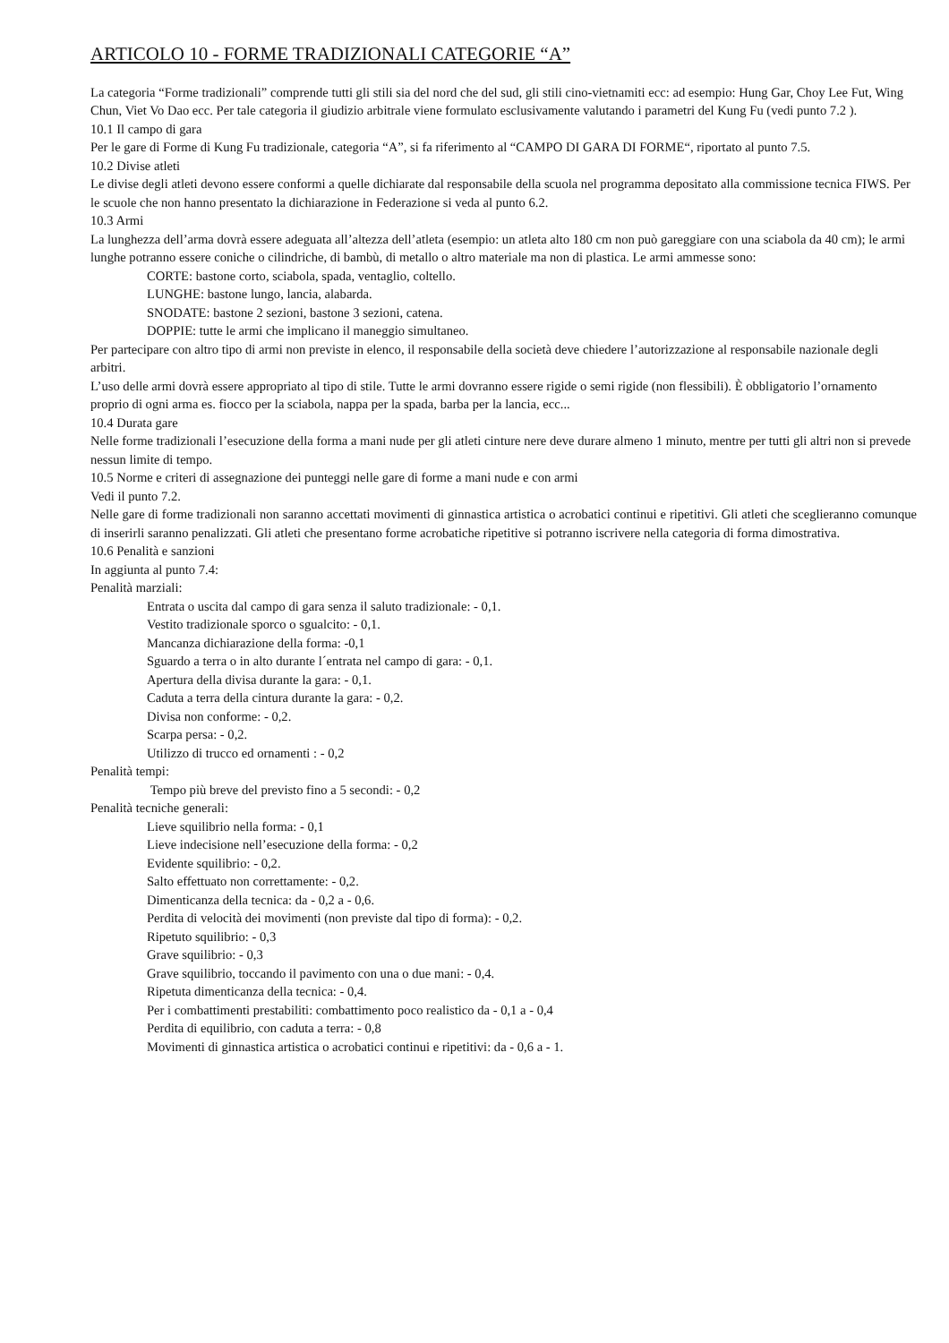ARTICOLO 10 - FORME TRADIZIONALI CATEGORIE “A”
La categoria “Forme tradizionali” comprende tutti gli stili sia del nord che del sud, gli stili cino-vietnamiti ecc: ad esempio: Hung Gar, Choy Lee Fut, Wing Chun, Viet Vo Dao ecc. Per tale categoria il giudizio arbitrale viene formulato esclusivamente valutando i parametri del Kung Fu (vedi punto 7.2 ).
10.1 Il campo di gara
Per le gare di Forme di Kung Fu tradizionale, categoria “A”, si fa riferimento al “CAMPO DI GARA DI FORME“, riportato al punto 7.5.
10.2 Divise atleti
Le divise degli atleti devono essere conformi a quelle dichiarate dal responsabile della scuola nel programma depositato alla commissione tecnica FIWS. Per le scuole che non hanno presentato la dichiarazione in Federazione si veda al punto 6.2.
10.3 Armi
La lunghezza dell’arma dovrà essere adeguata all’altezza dell’atleta (esempio: un atleta alto 180 cm non può gareggiare con una sciabola da 40 cm); le armi lunghe potranno essere coniche o cilindriche, di bambù, di metallo o altro materiale ma non di plastica. Le armi ammesse sono:
CORTE: bastone corto, sciabola, spada, ventaglio, coltello.
LUNGHE: bastone lungo, lancia, alabarda.
SNODATE: bastone 2 sezioni, bastone 3 sezioni, catena.
DOPPIE: tutte le armi che implicano il maneggio simultaneo.
Per partecipare con altro tipo di armi non previste in elenco, il responsabile della società deve chiedere l’autorizzazione al responsabile nazionale degli arbitri.
L’uso delle armi dovrà essere appropriato al tipo di stile. Tutte le armi dovranno essere rigide o semi rigide (non flessibili). È obbligatorio l’ornamento proprio di ogni arma es. fiocco per la sciabola, nappa per la spada, barba per la lancia, ecc...
10.4 Durata gare
Nelle forme tradizionali l’esecuzione della forma a mani nude per gli atleti cinture nere deve durare almeno 1 minuto, mentre per tutti gli altri non si prevede nessun limite di tempo.
10.5 Norme e criteri di assegnazione dei punteggi nelle gare di forme a mani nude e con armi
Vedi il punto 7.2.
Nelle gare di forme tradizionali non saranno accettati movimenti di ginnastica artistica o acrobatici continui e ripetitivi. Gli atleti che sceglieranno comunque di inserirli saranno penalizzati. Gli atleti che presentano forme acrobatiche ripetitive si potranno iscrivere nella categoria di forma dimostrativa.
10.6 Penalità e sanzioni
In aggiunta al punto 7.4:
Penalità marziali:
Entrata o uscita dal campo di gara senza il saluto tradizionale: - 0,1.
Vestito tradizionale sporco o sgualcito: - 0,1.
Mancanza dichiarazione della forma: -0,1
Sguardo a terra o in alto durante l´entrata nel campo di gara: - 0,1.
Apertura della divisa durante la gara: - 0,1.
Caduta a terra della cintura durante la gara: - 0,2.
Divisa non conforme: - 0,2.
Scarpa persa: - 0,2.
Utilizzo di trucco ed ornamenti : - 0,2
Penalità tempi:
Tempo più breve del previsto fino a 5 secondi: - 0,2
Penalità tecniche generali:
Lieve squilibrio nella forma: - 0,1
Lieve indecisione nell’esecuzione della forma: - 0,2
Evidente squilibrio: - 0,2.
Salto effettuato non correttamente: - 0,2.
Dimenticanza della tecnica: da - 0,2 a - 0,6.
Perdita di velocità dei movimenti (non previste dal tipo di forma): - 0,2.
Ripetuto squilibrio: - 0,3
Grave squilibrio: - 0,3
Grave squilibrio, toccando il pavimento con una o due mani: - 0,4.
Ripetuta dimenticanza della tecnica: - 0,4.
Per i combattimenti prestabiliti: combattimento poco realistico da - 0,1 a - 0,4
Perdita di equilibrio, con caduta a terra: - 0,8
Movimenti di ginnastica artistica o acrobatici continui e ripetitivi: da - 0,6 a - 1.